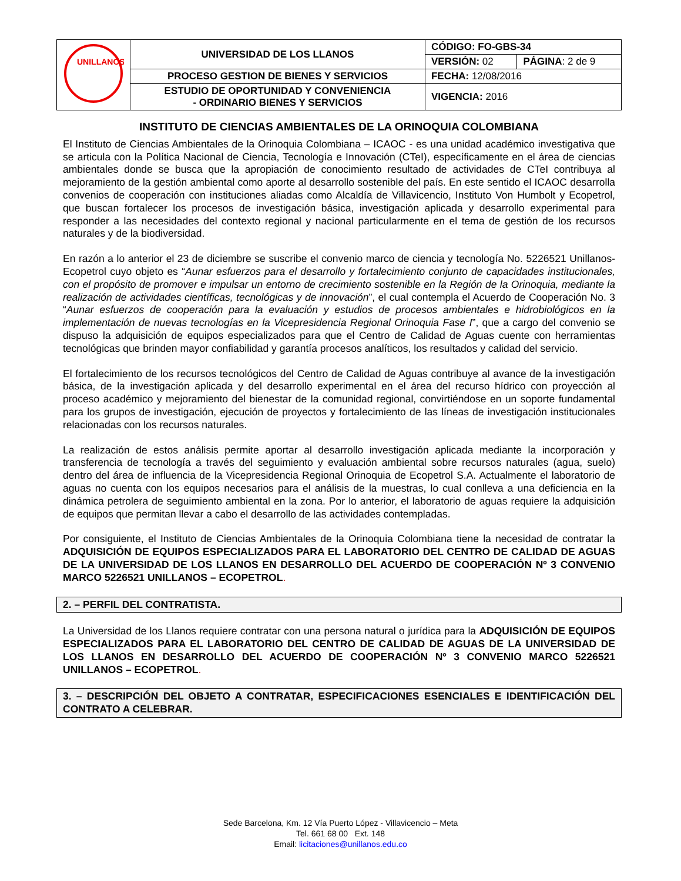| UNILLANOS | UNIVERSIDAD DE LOS LLANOS | CÓDIGO: FO-GBS-34 | |
| | | VERSIÓN: 02 | PÁGINA : 2 de 9 |
| | PROCESO GESTION DE BIENES Y SERVICIOS | FECHA: 12/08/2016 | |
| | ESTUDIO DE OPORTUNIDAD Y CONVENIENCIA - ORDINARIO BIENES Y SERVICIOS | VIGENCIA: 2016 | |
INSTITUTO DE CIENCIAS AMBIENTALES DE LA ORINOQUIA COLOMBIANA
El Instituto de Ciencias Ambientales de la Orinoquia Colombiana – ICAOC - es una unidad académico investigativa que se articula con la Política Nacional de Ciencia, Tecnología e Innovación (CTeI), específicamente en el área de ciencias ambientales donde se busca que la apropiación de conocimiento resultado de actividades de CTeI contribuya al mejoramiento de la gestión ambiental como aporte al desarrollo sostenible del país. En este sentido el ICAOC desarrolla convenios de cooperación con instituciones aliadas como Alcaldía de Villavicencio, Instituto Von Humbolt y Ecopetrol, que buscan fortalecer los procesos de investigación básica, investigación aplicada y desarrollo experimental para responder a las necesidades del contexto regional y nacional particularmente en el tema de gestión de los recursos naturales y de la biodiversidad.
En razón a lo anterior el 23 de diciembre se suscribe el convenio marco de ciencia y tecnología No. 5226521 Unillanos-Ecopetrol cuyo objeto es “Aunar esfuerzos para el desarrollo y fortalecimiento conjunto de capacidades institucionales, con el propósito de promover e impulsar un entorno de crecimiento sostenible en la Región de la Orinoquia, mediante la realización de actividades científicas, tecnológicas y de innovación”, el cual contempla el Acuerdo de Cooperación No. 3 “Aunar esfuerzos de cooperación para la evaluación y estudios de procesos ambientales e hidrobiológicos en la implementación de nuevas tecnologías en la Vicepresidencia Regional Orinoquia Fase I”, que a cargo del convenio se dispuso la adquisición de equipos especializados para que el Centro de Calidad de Aguas cuente con herramientas tecnológicas que brinden mayor confiabilidad y garantía procesos analíticos, los resultados y calidad del servicio.
El fortalecimiento de los recursos tecnológicos del Centro de Calidad de Aguas contribuye al avance de la investigación básica, de la investigación aplicada y del desarrollo experimental en el área del recurso hídrico con proyección al proceso académico y mejoramiento del bienestar de la comunidad regional, convirtiéndose en un soporte fundamental para los grupos de investigación, ejecución de proyectos y fortalecimiento de las líneas de investigación institucionales relacionadas con los recursos naturales.
La realización de estos análisis permite aportar al desarrollo investigación aplicada mediante la incorporación y transferencia de tecnología a través del seguimiento y evaluación ambiental sobre recursos naturales (agua, suelo) dentro del área de influencia de la Vicepresidencia Regional Orinoquia de Ecopetrol S.A. Actualmente el laboratorio de aguas no cuenta con los equipos necesarios para el análisis de la muestras, lo cual conlleva a una deficiencia en la dinámica petrolera de seguimiento ambiental en la zona. Por lo anterior, el laboratorio de aguas requiere la adquisición de equipos que permitan llevar a cabo el desarrollo de las actividades contempladas.
Por consiguiente, el Instituto de Ciencias Ambientales de la Orinoquia Colombiana tiene la necesidad de contratar la ADQUISICIÓN DE EQUIPOS ESPECIALIZADOS PARA EL LABORATORIO DEL CENTRO DE CALIDAD DE AGUAS DE LA UNIVERSIDAD DE LOS LLANOS EN DESARROLLO DEL ACUERDO DE COOPERACIÓN Nº 3 CONVENIO MARCO 5226521 UNILLANOS – ECOPETROL.
2. – PERFIL DEL CONTRATISTA.
La Universidad de los Llanos requiere contratar con una persona natural o jurídica para la ADQUISICIÓN DE EQUIPOS ESPECIALIZADOS PARA EL LABORATORIO DEL CENTRO DE CALIDAD DE AGUAS DE LA UNIVERSIDAD DE LOS LLANOS EN DESARROLLO DEL ACUERDO DE COOPERACIÓN Nº 3 CONVENIO MARCO 5226521 UNILLANOS – ECOPETROL.
3. – DESCRIPCIÓN DEL OBJETO A CONTRATAR, ESPECIFICACIONES ESENCIALES E IDENTIFICACIÓN DEL CONTRATO A CELEBRAR.
Sede Barcelona, Km. 12 Vía Puerto López - Villavicencio – Meta
Tel. 661 68 00 Ext. 148
Email: licitaciones@unillanos.edu.co